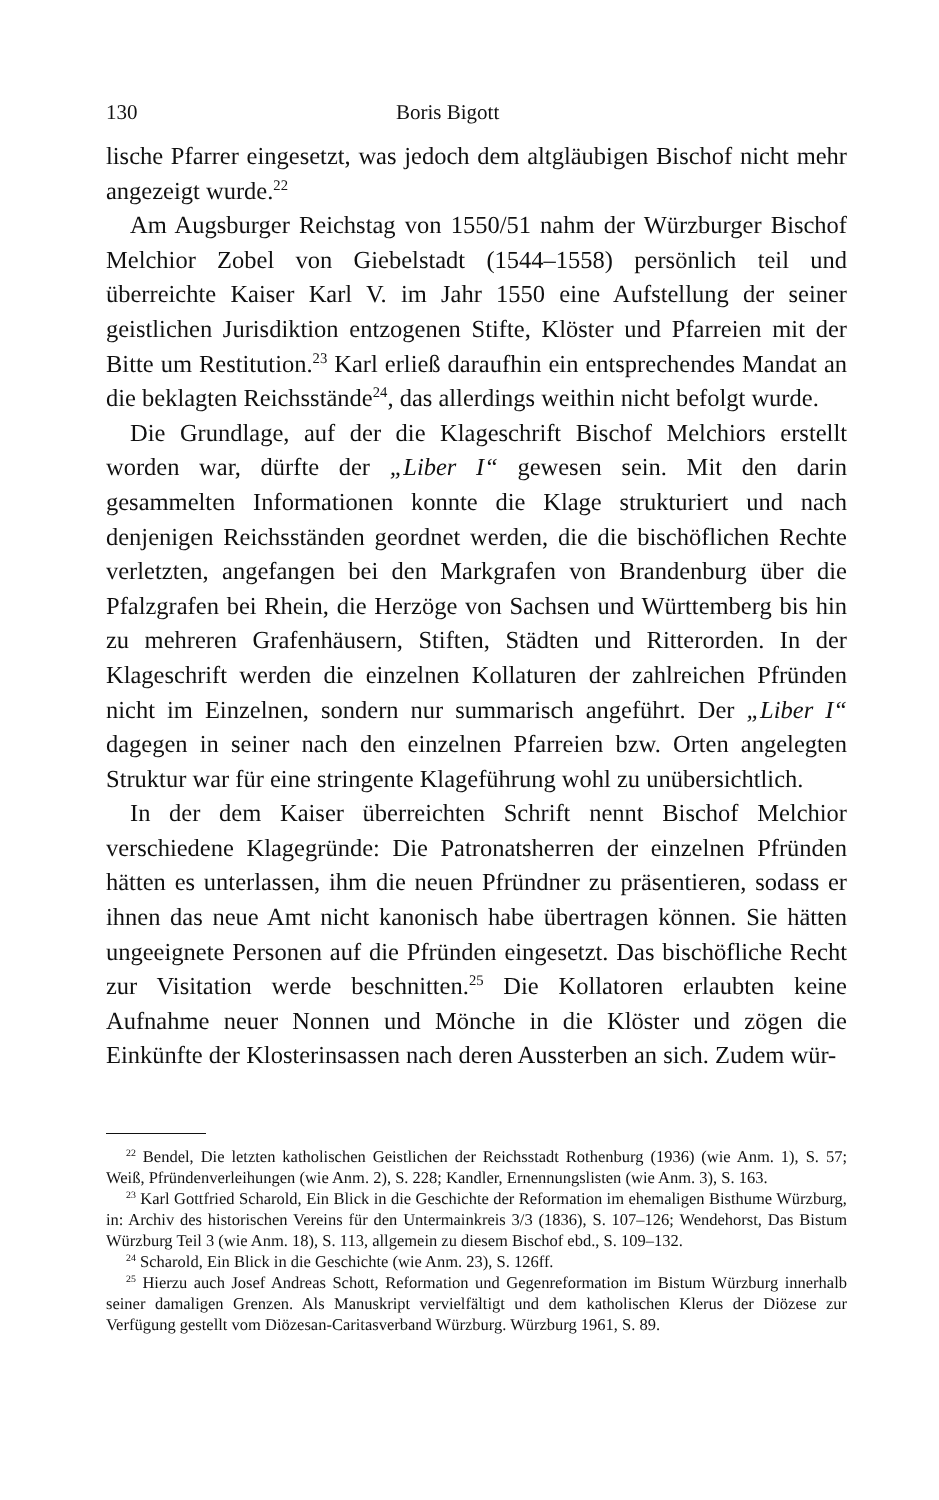130 Boris Bigott
lische Pfarrer eingesetzt, was jedoch dem altgläubigen Bischof nicht mehr angezeigt wurde.<sup>22</sup>
Am Augsburger Reichstag von 1550/51 nahm der Würzburger Bischof Melchior Zobel von Giebelstadt (1544–1558) persönlich teil und überreichte Kaiser Karl V. im Jahr 1550 eine Aufstellung der seiner geistlichen Jurisdiktion entzogenen Stifte, Klöster und Pfarreien mit der Bitte um Restitution.<sup>23</sup> Karl erließ daraufhin ein entsprechendes Mandat an die beklagten Reichsstände<sup>24</sup>, das allerdings weithin nicht befolgt wurde.
Die Grundlage, auf der die Klageschrift Bischof Melchiors erstellt worden war, dürfte der „Liber I“ gewesen sein. Mit den darin gesammelten Informationen konnte die Klage strukturiert und nach denjenigen Reichsständen geordnet werden, die die bischöflichen Rechte verletzten, angefangen bei den Markgrafen von Brandenburg über die Pfalzgrafen bei Rhein, die Herzöge von Sachsen und Württemberg bis hin zu mehreren Grafenhäusern, Stiften, Städten und Ritterorden. In der Klageschrift werden die einzelnen Kollaturen der zahlreichen Pfründen nicht im Einzelnen, sondern nur summarisch angeführt. Der „Liber I“ dagegen in seiner nach den einzelnen Pfarreien bzw. Orten angelegten Struktur war für eine stringente Klageführung wohl zu unübersichtlich.
In der dem Kaiser überreichten Schrift nennt Bischof Melchior verschiedene Klagegründe: Die Patronatsherren der einzelnen Pfründen hätten es unterlassen, ihm die neuen Pfründner zu präsentieren, sodass er ihnen das neue Amt nicht kanonisch habe übertragen können. Sie hätten ungeeignete Personen auf die Pfründen eingesetzt. Das bischöfliche Recht zur Visitation werde beschnitten.<sup>25</sup> Die Kollatoren erlaubten keine Aufnahme neuer Nonnen und Mönche in die Klöster und zögen die Einkünfte der Klosterinsassen nach deren Aussterben an sich. Zudem wür-
<sup>22</sup> Bendel, Die letzten katholischen Geistlichen der Reichsstadt Rothenburg (1936) (wie Anm. 1), S. 57; Weiß, Pfründenverleihungen (wie Anm. 2), S. 228; Kandler, Ernennungslisten (wie Anm. 3), S. 163.
<sup>23</sup> Karl Gottfried Scharold, Ein Blick in die Geschichte der Reformation im ehemaligen Bisthume Würzburg, in: Archiv des historischen Vereins für den Untermainkreis 3/3 (1836), S. 107–126; Wendehorst, Das Bistum Würzburg Teil 3 (wie Anm. 18), S. 113, allgemein zu diesem Bischof ebd., S. 109–132.
<sup>24</sup> Scharold, Ein Blick in die Geschichte (wie Anm. 23), S. 126ff.
<sup>25</sup> Hierzu auch Josef Andreas Schott, Reformation und Gegenreformation im Bistum Würzburg innerhalb seiner damaligen Grenzen. Als Manuskript vervielfältigt und dem katholischen Klerus der Diözese zur Verfügung gestellt vom Diözesan-Caritasverband Würzburg. Würzburg 1961, S. 89.